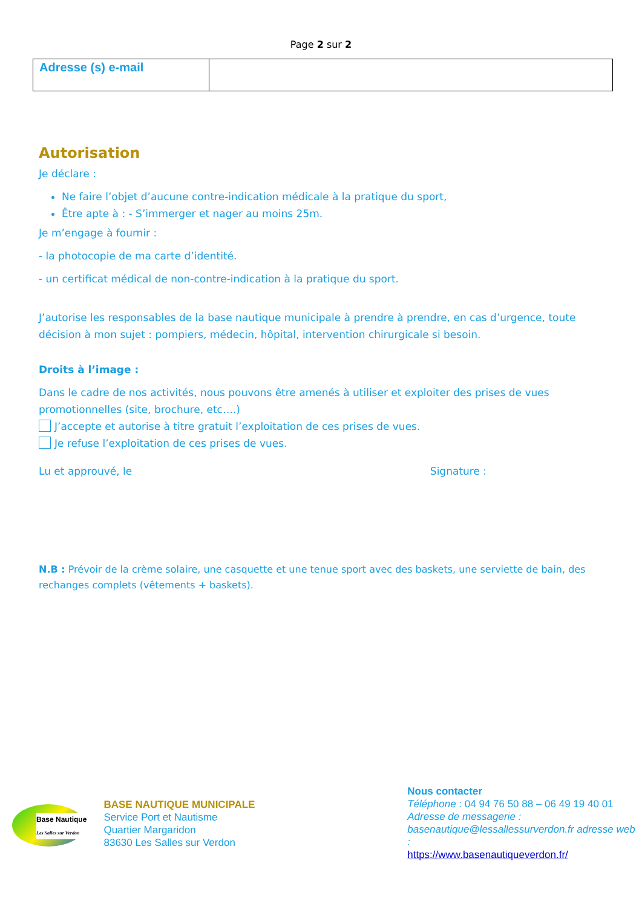Page 2 sur 2
| Adresse (s) e-mail | |
Autorisation
Je déclare :
Ne faire l’objet d’aucune contre-indication médicale à la pratique du sport,
Être apte à : - S’immerger et nager au moins 25m.
Je m’engage à fournir :
- la photocopie de ma carte d’identité.
- un certificat médical de non-contre-indication à la pratique du sport.
J’autorise les responsables de la base nautique municipale à prendre à prendre, en cas d’urgence, toute décision à mon sujet : pompiers, médecin, hôpital, intervention chirurgicale si besoin.
Droits à l’image :
Dans le cadre de nos activités, nous pouvons être amenés à utiliser et exploiter des prises de vues promotionnelles (site, brochure, etc….)
J’accepte et autorise à titre gratuit l’exploitation de ces prises de vues.
Je refuse l’exploitation de ces prises de vues.
Lu et approuvé, le Signature :
N.B : Prévoir de la crème solaire, une casquette et une tenue sport avec des baskets, une serviette de bain, des rechanges complets (vêtements + baskets).
Base Nautique
Les Salles sur Verdon
BASE NAUTIQUE MUNICIPALE
Service Port et Nautisme
Quartier Margaridon
83630 Les Salles sur Verdon
Nous contacter
Téléphone : 04 94 76 50 88 – 06 49 19 40 01
Adresse de messagerie :
basenautique@lessallessurverdon.fr adresse web :
https://www.basenautiqueverdon.fr/